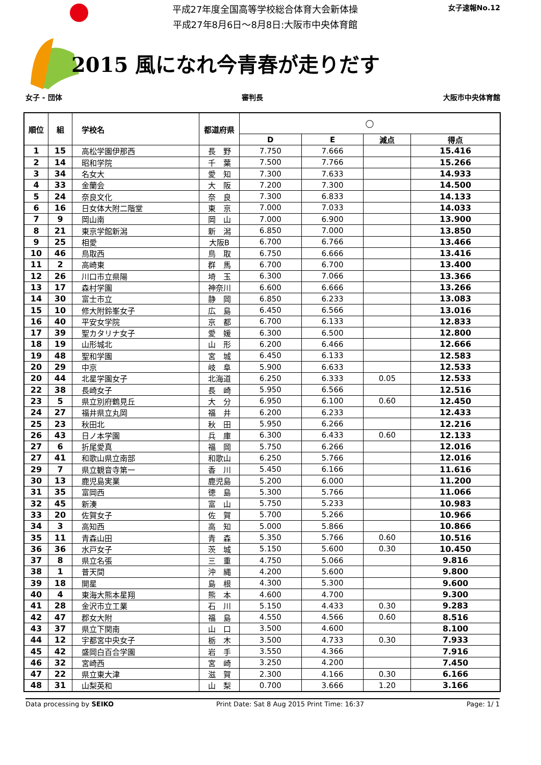平成27年度全国高等学校総合体育大会新体操
平成27年8月6日～8月8日:大阪市中央体育館
女子速報No.12
2015 風になれ今青春が走りだす
女子 - 団体 審判長 大阪市中央体育館
| 順位 | 組 | 学校名 | 都道府県 | ◯ | | | |
| --- | --- | --- | --- | --- | --- | --- | --- |
| | | | | D | E | 減点 | 得点 |
| 1 | 15 | 高松学園伊那西 | 長 野 | 7.750 | 7.666 | | 15.416 |
| 2 | 14 | 昭和学院 | 千 葉 | 7.500 | 7.766 | | 15.266 |
| 3 | 34 | 名女大 | 愛 知 | 7.300 | 7.633 | | 14.933 |
| 4 | 33 | 金蘭会 | 大 阪 | 7.200 | 7.300 | | 14.500 |
| 5 | 24 | 奈良文化 | 奈 良 | 7.300 | 6.833 | | 14.133 |
| 6 | 16 | 日女体大附二階堂 | 東 京 | 7.000 | 7.033 | | 14.033 |
| 7 | 9 | 岡山南 | 岡 山 | 7.000 | 6.900 | | 13.900 |
| 8 | 21 | 東京学館新潟 | 新 潟 | 6.850 | 7.000 | | 13.850 |
| 9 | 25 | 相愛 | 大阪B | 6.700 | 6.766 | | 13.466 |
| 10 | 46 | 鳥取西 | 鳥 取 | 6.750 | 6.666 | | 13.416 |
| 11 | 2 | 高崎東 | 群 馬 | 6.700 | 6.700 | | 13.400 |
| 12 | 26 | 川口市立県陽 | 埼 玉 | 6.300 | 7.066 | | 13.366 |
| 13 | 17 | 森村学園 | 神奈川 | 6.600 | 6.666 | | 13.266 |
| 14 | 30 | 富士市立 | 静 岡 | 6.850 | 6.233 | | 13.083 |
| 15 | 10 | 修大附鈴峯女子 | 広 島 | 6.450 | 6.566 | | 13.016 |
| 16 | 40 | 平安女学院 | 京 都 | 6.700 | 6.133 | | 12.833 |
| 17 | 39 | 聖カタリナ女子 | 愛 媛 | 6.300 | 6.500 | | 12.800 |
| 18 | 19 | 山形城北 | 山 形 | 6.200 | 6.466 | | 12.666 |
| 19 | 48 | 聖和学園 | 宮 城 | 6.450 | 6.133 | | 12.583 |
| 20 | 29 | 中京 | 岐 阜 | 5.900 | 6.633 | | 12.533 |
| 20 | 44 | 北星学園女子 | 北海道 | 6.250 | 6.333 | 0.05 | 12.533 |
| 22 | 38 | 長崎女子 | 長 崎 | 5.950 | 6.566 | | 12.516 |
| 23 | 5 | 県立別府鶴見丘 | 大 分 | 6.950 | 6.100 | 0.60 | 12.450 |
| 24 | 27 | 福井県立丸岡 | 福 井 | 6.200 | 6.233 | | 12.433 |
| 25 | 23 | 秋田北 | 秋 田 | 5.950 | 6.266 | | 12.216 |
| 26 | 43 | 日ノ本学園 | 兵 庫 | 6.300 | 6.433 | 0.60 | 12.133 |
| 27 | 6 | 折尾愛真 | 福 岡 | 5.750 | 6.266 | | 12.016 |
| 27 | 41 | 和歌山県立南部 | 和歌山 | 6.250 | 5.766 | | 12.016 |
| 29 | 7 | 県立観音寺第一 | 香 川 | 5.450 | 6.166 | | 11.616 |
| 30 | 13 | 鹿児島実業 | 鹿児島 | 5.200 | 6.000 | | 11.200 |
| 31 | 35 | 富岡西 | 徳 島 | 5.300 | 5.766 | | 11.066 |
| 32 | 45 | 新湊 | 富 山 | 5.750 | 5.233 | | 10.983 |
| 33 | 20 | 佐賀女子 | 佐 賀 | 5.700 | 5.266 | | 10.966 |
| 34 | 3 | 高知西 | 高 知 | 5.000 | 5.866 | | 10.866 |
| 35 | 11 | 青森山田 | 青 森 | 5.350 | 5.766 | 0.60 | 10.516 |
| 36 | 36 | 水戸女子 | 茨 城 | 5.150 | 5.600 | 0.30 | 10.450 |
| 37 | 8 | 県立名張 | 三 重 | 4.750 | 5.066 | | 9.816 |
| 38 | 1 | 普天間 | 沖 縄 | 4.200 | 5.600 | | 9.800 |
| 39 | 18 | 開星 | 島 根 | 4.300 | 5.300 | | 9.600 |
| 40 | 4 | 東海大熊本星翔 | 熊 本 | 4.600 | 4.700 | | 9.300 |
| 41 | 28 | 金沢市立工業 | 石 川 | 5.150 | 4.433 | 0.30 | 9.283 |
| 42 | 47 | 郡女大附 | 福 島 | 4.550 | 4.566 | 0.60 | 8.516 |
| 43 | 37 | 県立下関南 | 山 口 | 3.500 | 4.600 | | 8.100 |
| 44 | 12 | 宇都宮中央女子 | 栃 木 | 3.500 | 4.733 | 0.30 | 7.933 |
| 45 | 42 | 盛岡白百合学園 | 岩 手 | 3.550 | 4.366 | | 7.916 |
| 46 | 32 | 宮崎西 | 宮 崎 | 3.250 | 4.200 | | 7.450 |
| 47 | 22 | 県立東大津 | 滋 賀 | 2.300 | 4.166 | 0.30 | 6.166 |
| 48 | 31 | 山梨英和 | 山 梨 | 0.700 | 3.666 | 1.20 | 3.166 |
Data processing by SEIKO Print Date: Sat 8 Aug 2015 Print Time: 16:37 Page: 1/ 1